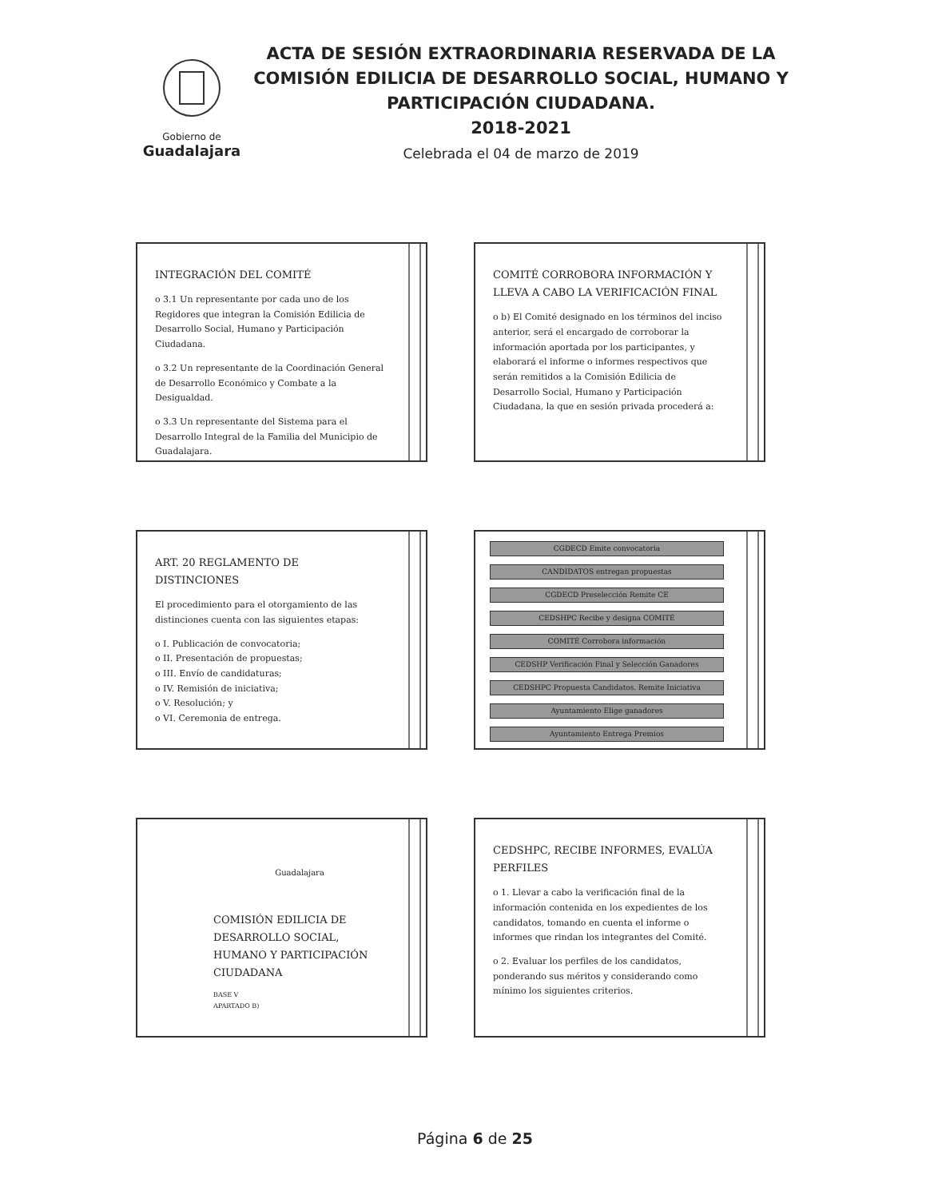Gobierno de
Guadalajara
ACTA DE SESIÓN EXTRAORDINARIA RESERVADA DE LA COMISIÓN EDILICIA DE DESARROLLO SOCIAL, HUMANO Y PARTICIPACIÓN CIUDADANA.
2018-2021
Celebrada el 04 de marzo de 2019
INTEGRACIÓN DEL COMITÉ
o 3.1 Un representante por cada uno de los Regidores que integran la Comisión Edilicia de Desarrollo Social, Humano y Participación Ciudadana.
o 3.2 Un representante de la Coordinación General de Desarrollo Económico y Combate a la Desigualdad.
o 3.3 Un representante del Sistema para el Desarrollo Integral de la Familia del Municipio de Guadalajara.
COMITÉ CORROBORA INFORMACIÓN Y LLEVA A CABO LA VERIFICACIÓN FINAL
o b) El Comité designado en los términos del inciso anterior, será el encargado de corroborar la información aportada por los participantes, y elaborará el informe o informes respectivos que serán remitidos a la Comisión Edilicia de Desarrollo Social, Humano y Participación Ciudadana, la que en sesión privada procederá a:
ART. 20 REGLAMENTO DE DISTINCIONES
El procedimiento para el otorgamiento de las distinciones cuenta con las siguientes etapas:
o I. Publicación de convocatoria;
o II. Presentación de propuestas;
o III. Envío de candidaturas;
o IV. Remisión de iniciativa;
o V. Resolución; y
o VI. Ceremonia de entrega.
CGDECD Emite convocatoria
CANDIDATOS entregan propuestas
CGDECD Preselección Remite CE
CEDSHPC Recibe y designa COMITÉ
COMITÉ Corrobora información
CEDSHP Verificación Final y Selección Ganadores
CEDSHPC Propuesta Candidatos. Remite Iniciativa
Ayuntamiento Elige ganadores
Ayuntamiento Entrega Premios
Guadalajara
COMISIÓN EDILICIA DE DESARROLLO SOCIAL, HUMANO Y PARTICIPACIÓN CIUDADANA
BASE V
APARTADO B)
CEDSHPC, RECIBE INFORMES, EVALÚA PERFILES
o 1. Llevar a cabo la verificación final de la información contenida en los expedientes de los candidatos, tomando en cuenta el informe o informes que rindan los integrantes del Comité.
o 2. Evaluar los perfiles de los candidatos, ponderando sus méritos y considerando como mínimo los siguientes criterios.
Página 6 de 25